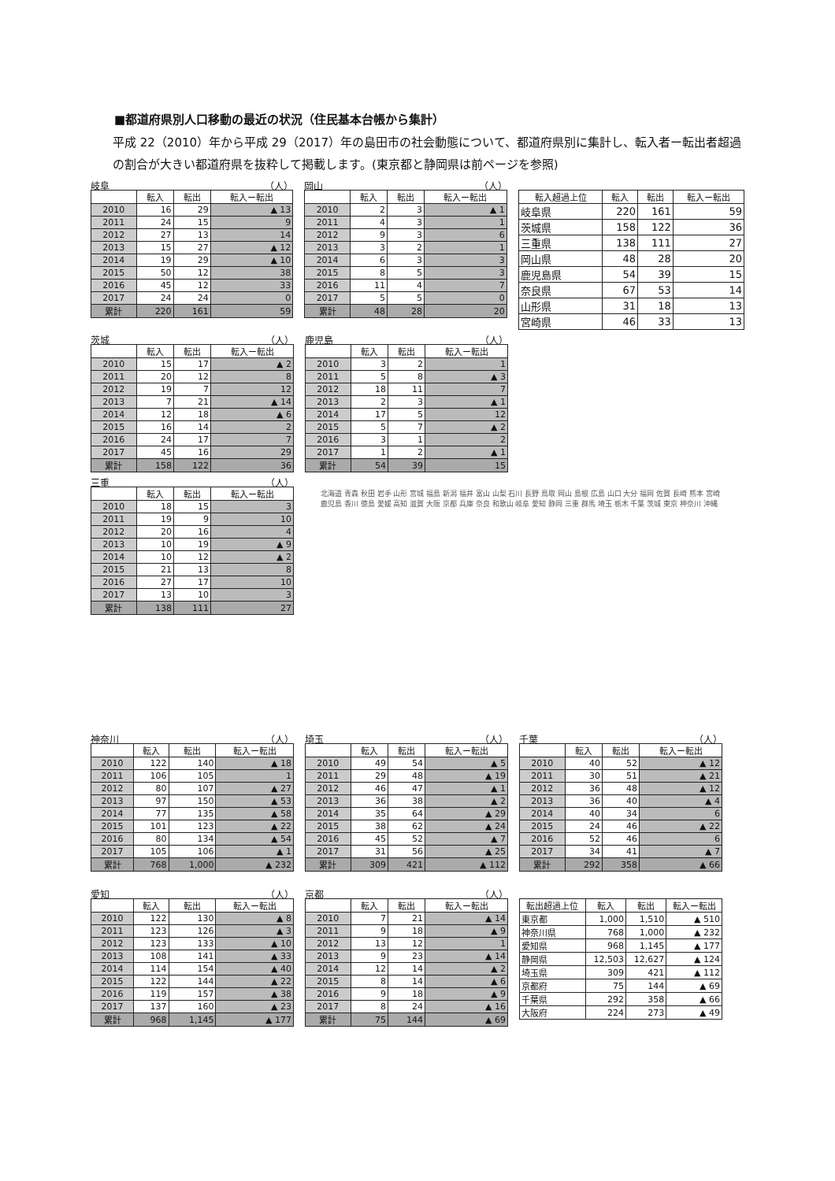■都道府県別人口移動の最近の状況（住民基本台帳から集計）
平成 22（2010）年から平成 29（2017）年の島田市の社会動態について、都道府県別に集計し、転入者ー転出者超過の割合が大きい都道府県を抜粋して掲載します。(東京都と静岡県は前ページを参照)
岐阜 （人）
| | 転入 | 転出 | 転入ー転出 |
| --- | --- | --- | --- |
| 2010 | 16 | 29 | ▲ 13 |
| 2011 | 24 | 15 | 9 |
| 2012 | 27 | 13 | 14 |
| 2013 | 15 | 27 | ▲ 12 |
| 2014 | 19 | 29 | ▲ 10 |
| 2015 | 50 | 12 | 38 |
| 2016 | 45 | 12 | 33 |
| 2017 | 24 | 24 | 0 |
| 累計 | 220 | 161 | 59 |
岡山 （人）
| | 転入 | 転出 | 転入ー転出 |
| --- | --- | --- | --- |
| 2010 | 2 | 3 | ▲ 1 |
| 2011 | 4 | 3 | 1 |
| 2012 | 9 | 3 | 6 |
| 2013 | 3 | 2 | 1 |
| 2014 | 6 | 3 | 3 |
| 2015 | 8 | 5 | 3 |
| 2016 | 11 | 4 | 7 |
| 2017 | 5 | 5 | 0 |
| 累計 | 48 | 28 | 20 |
| 転入超過上位 | 転入 | 転出 | 転入ー転出 |
| --- | --- | --- | --- |
| 岐阜県 | 220 | 161 | 59 |
| 茨城県 | 158 | 122 | 36 |
| 三重県 | 138 | 111 | 27 |
| 岡山県 | 48 | 28 | 20 |
| 鹿児島県 | 54 | 39 | 15 |
| 奈良県 | 67 | 53 | 14 |
| 山形県 | 31 | 18 | 13 |
| 宮崎県 | 46 | 33 | 13 |
茨城 （人）
| | 転入 | 転出 | 転入ー転出 |
| --- | --- | --- | --- |
| 2010 | 15 | 17 | ▲ 2 |
| 2011 | 20 | 12 | 8 |
| 2012 | 19 | 7 | 12 |
| 2013 | 7 | 21 | ▲ 14 |
| 2014 | 12 | 18 | ▲ 6 |
| 2015 | 16 | 14 | 2 |
| 2016 | 24 | 17 | 7 |
| 2017 | 45 | 16 | 29 |
| 累計 | 158 | 122 | 36 |
三重 （人）
| | 転入 | 転出 | 転入ー転出 |
| --- | --- | --- | --- |
| 2010 | 18 | 15 | 3 |
| 2011 | 19 | 9 | 10 |
| 2012 | 20 | 16 | 4 |
| 2013 | 10 | 19 | ▲ 9 |
| 2014 | 10 | 12 | ▲ 2 |
| 2015 | 21 | 13 | 8 |
| 2016 | 27 | 17 | 10 |
| 2017 | 13 | 10 | 3 |
| 累計 | 138 | 111 | 27 |
鹿児島 （人）
| | 転入 | 転出 | 転入ー転出 |
| --- | --- | --- | --- |
| 2010 | 3 | 2 | 1 |
| 2011 | 5 | 8 | ▲ 3 |
| 2012 | 18 | 11 | 7 |
| 2013 | 2 | 3 | ▲ 1 |
| 2014 | 17 | 5 | 12 |
| 2015 | 5 | 7 | ▲ 2 |
| 2016 | 3 | 1 | 2 |
| 2017 | 1 | 2 | ▲ 1 |
| 累計 | 54 | 39 | 15 |
北海道 青森 秋田 岩手 山形 宮城 福島 新潟 福井 富山 山梨 石川 長野 鳥取 岡山 島根 広島 山口 大分 福岡 佐賀 長崎 熊本 宮崎 鹿児島 香川 徳島 愛媛 高知 滋賀 大阪 京都 兵庫 奈良 和歌山 岐阜 愛知 静岡 三重 群馬 埼玉 栃木 千葉 茨城 東京 神奈川 沖縄
神奈川 （人）
| | 転入 | 転出 | 転入ー転出 |
| --- | --- | --- | --- |
| 2010 | 122 | 140 | ▲ 18 |
| 2011 | 106 | 105 | 1 |
| 2012 | 80 | 107 | ▲ 27 |
| 2013 | 97 | 150 | ▲ 53 |
| 2014 | 77 | 135 | ▲ 58 |
| 2015 | 101 | 123 | ▲ 22 |
| 2016 | 80 | 134 | ▲ 54 |
| 2017 | 105 | 106 | ▲ 1 |
| 累計 | 768 | 1,000 | ▲ 232 |
埼玉 （人）
| | 転入 | 転出 | 転入ー転出 |
| --- | --- | --- | --- |
| 2010 | 49 | 54 | ▲ 5 |
| 2011 | 29 | 48 | ▲ 19 |
| 2012 | 46 | 47 | ▲ 1 |
| 2013 | 36 | 38 | ▲ 2 |
| 2014 | 35 | 64 | ▲ 29 |
| 2015 | 38 | 62 | ▲ 24 |
| 2016 | 45 | 52 | ▲ 7 |
| 2017 | 31 | 56 | ▲ 25 |
| 累計 | 309 | 421 | ▲ 112 |
千葉 （人）
| | 転入 | 転出 | 転入ー転出 |
| --- | --- | --- | --- |
| 2010 | 40 | 52 | ▲ 12 |
| 2011 | 30 | 51 | ▲ 21 |
| 2012 | 36 | 48 | ▲ 12 |
| 2013 | 36 | 40 | ▲ 4 |
| 2014 | 40 | 34 | 6 |
| 2015 | 24 | 46 | ▲ 22 |
| 2016 | 52 | 46 | 6 |
| 2017 | 34 | 41 | ▲ 7 |
| 累計 | 292 | 358 | ▲ 66 |
愛知 （人）
| | 転入 | 転出 | 転入ー転出 |
| --- | --- | --- | --- |
| 2010 | 122 | 130 | ▲ 8 |
| 2011 | 123 | 126 | ▲ 3 |
| 2012 | 123 | 133 | ▲ 10 |
| 2013 | 108 | 141 | ▲ 33 |
| 2014 | 114 | 154 | ▲ 40 |
| 2015 | 122 | 144 | ▲ 22 |
| 2016 | 119 | 157 | ▲ 38 |
| 2017 | 137 | 160 | ▲ 23 |
| 累計 | 968 | 1,145 | ▲ 177 |
京都 （人）
| | 転入 | 転出 | 転入ー転出 |
| --- | --- | --- | --- |
| 2010 | 7 | 21 | ▲ 14 |
| 2011 | 9 | 18 | ▲ 9 |
| 2012 | 13 | 12 | 1 |
| 2013 | 9 | 23 | ▲ 14 |
| 2014 | 12 | 14 | ▲ 2 |
| 2015 | 8 | 14 | ▲ 6 |
| 2016 | 9 | 18 | ▲ 9 |
| 2017 | 8 | 24 | ▲ 16 |
| 累計 | 75 | 144 | ▲ 69 |
| 転出超過上位 | 転入 | 転出 | 転入ー転出 |
| --- | --- | --- | --- |
| 東京都 | 1,000 | 1,510 | ▲ 510 |
| 神奈川県 | 768 | 1,000 | ▲ 232 |
| 愛知県 | 968 | 1,145 | ▲ 177 |
| 静岡県 | 12,503 | 12,627 | ▲ 124 |
| 埼玉県 | 309 | 421 | ▲ 112 |
| 京都府 | 75 | 144 | ▲ 69 |
| 千葉県 | 292 | 358 | ▲ 66 |
| 大阪府 | 224 | 273 | ▲ 49 |